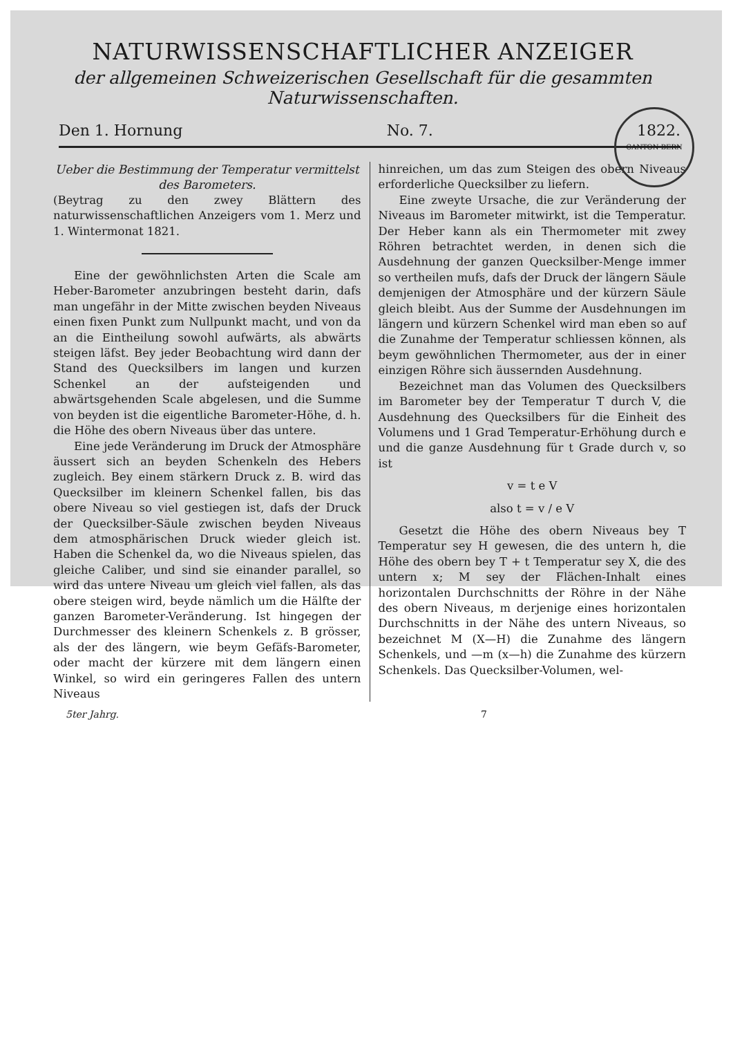NATURWISSENSCHAFTLICHER ANZEIGER
der allgemeinen Schweizerischen Gesellschaft für die gesammten
Naturwissenschaften.
CANTON BERN
Den 1. Hornung No. 7. 1822.
Ueber die Bestimmung der Temperatur vermittelst des Barometers.
(Beytrag zu den zwey Blättern des naturwissenschaftlichen Anzeigers vom 1. Merz und 1. Wintermonat 1821.
Eine der gewöhnlichsten Arten die Scale am Heber-Barometer anzubringen besteht darin, dafs man ungefähr in der Mitte zwischen beyden Niveaus einen fixen Punkt zum Nullpunkt macht, und von da an die Eintheilung sowohl aufwärts, als abwärts steigen läfst. Bey jeder Beobachtung wird dann der Stand des Quecksilbers im langen und kurzen Schenkel an der aufsteigenden und abwärtsgehenden Scale abgelesen, und die Summe von beyden ist die eigentliche Barometer-Höhe, d. h. die Höhe des obern Niveaus über das untere.
Eine jede Veränderung im Druck der Atmosphäre äussert sich an beyden Schenkeln des Hebers zugleich. Bey einem stärkern Druck z. B. wird das Quecksilber im kleinern Schenkel fallen, bis das obere Niveau so viel gestiegen ist, dafs der Druck der Quecksilber-Säule zwischen beyden Niveaus dem atmosphärischen Druck wieder gleich ist. Haben die Schenkel da, wo die Niveaus spielen, das gleiche Caliber, und sind sie einander parallel, so wird das untere Niveau um gleich viel fallen, als das obere steigen wird, beyde nämlich um die Hälfte der ganzen Barometer-Veränderung. Ist hingegen der Durchmesser des kleinern Schenkels z. B grösser, als der des längern, wie beym Gefäfs-Barometer, oder macht der kürzere mit dem längern einen Winkel, so wird ein geringeres Fallen des untern Niveaus
hinreichen, um das zum Steigen des obern Niveaus erforderliche Quecksilber zu liefern.
Eine zweyte Ursache, die zur Veränderung der Niveaus im Barometer mitwirkt, ist die Temperatur. Der Heber kann als ein Thermometer mit zwey Röhren betrachtet werden, in denen sich die Ausdehnung der ganzen Quecksilber-Menge immer so vertheilen mufs, dafs der Druck der längern Säule demjenigen der Atmosphäre und der kürzern Säule gleich bleibt. Aus der Summe der Ausdehnungen im längern und kürzern Schenkel wird man eben so auf die Zunahme der Temperatur schliessen können, als beym gewöhnlichen Thermometer, aus der in einer einzigen Röhre sich äussernden Ausdehnung.
Bezeichnet man das Volumen des Quecksilbers im Barometer bey der Temperatur T durch V, die Ausdehnung des Quecksilbers für die Einheit des Volumens und 1 Grad Temperatur-Erhöhung durch e und die ganze Ausdehnung für t Grade durch v, so ist
v = t e V
also t = v / e V
Gesetzt die Höhe des obern Niveaus bey T Temperatur sey H gewesen, die des untern h, die Höhe des obern bey T + t Temperatur sey X, die des untern x; M sey der Flächen-Inhalt eines horizontalen Durchschnitts der Röhre in der Nähe des obern Niveaus, m derjenige eines horizontalen Durchschnitts in der Nähe des untern Niveaus, so bezeichnet M (X—H) die Zunahme des längern Schenkels, und —m (x—h) die Zunahme des kürzern Schenkels. Das Quecksilber-Volumen, wel-
5ter Jahrg. 7